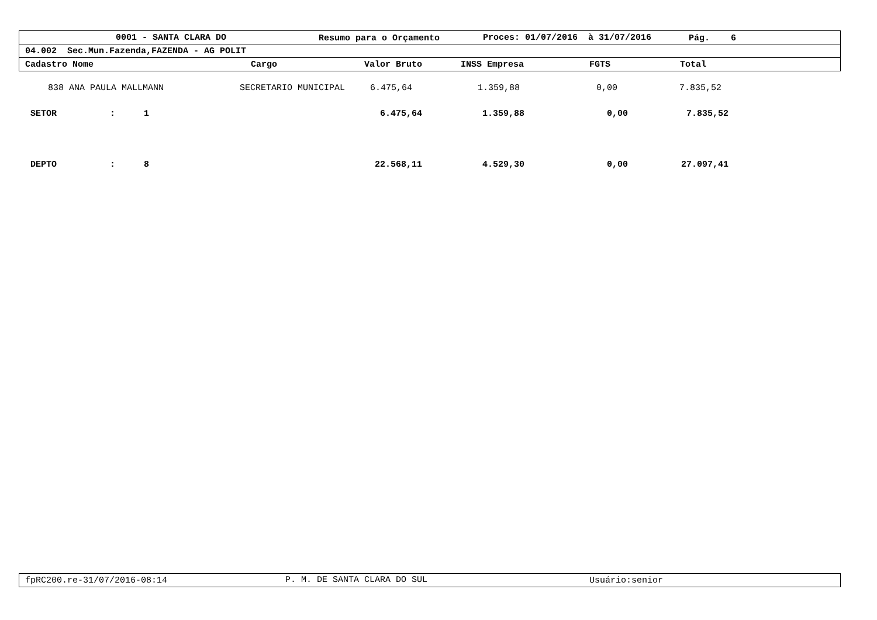0001 - SANTA CLARA DO Resumo para o Orçamento Proces: 01/07/2016 à 31/07/2016 Pág. 6
04.002 Sec.Mun.Fazenda,FAZENDA - AG POLIT
Cadastro Nome Cargo Valor Bruto INSS Empresa FGTS Total
838 ANA PAULA MALLMANN SECRETARIO MUNICIPAL 6.475,64 1.359,88 0,00 7.835,52
SETOR: 1 6.475,64 1.359,88 0,00 7.835,52
DEPTO: 8 22.568,11 4.529,30 0,00 27.097,41
fpRC200.re-31/07/2016-08:14 P. M. DE SANTA CLARA DO SUL Usuário:senior